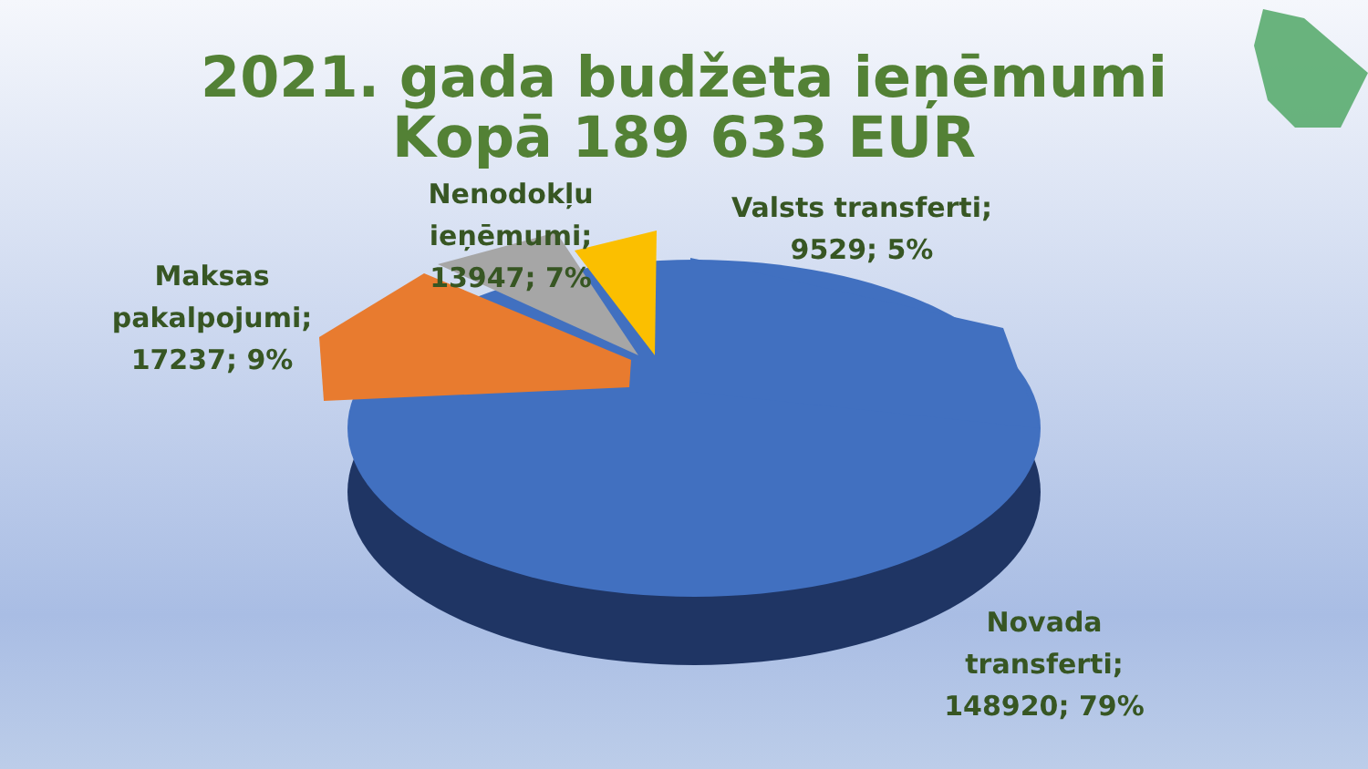2021. gada budžeta ieņēmumi
Kopā 189 633 EUR
Nenodokļu ieņēmumi; 13947; 7%
Valsts transferti; 9529; 5%
Maksas pakalpojumi; 17237; 9%
Novada transferti; 148920; 79%